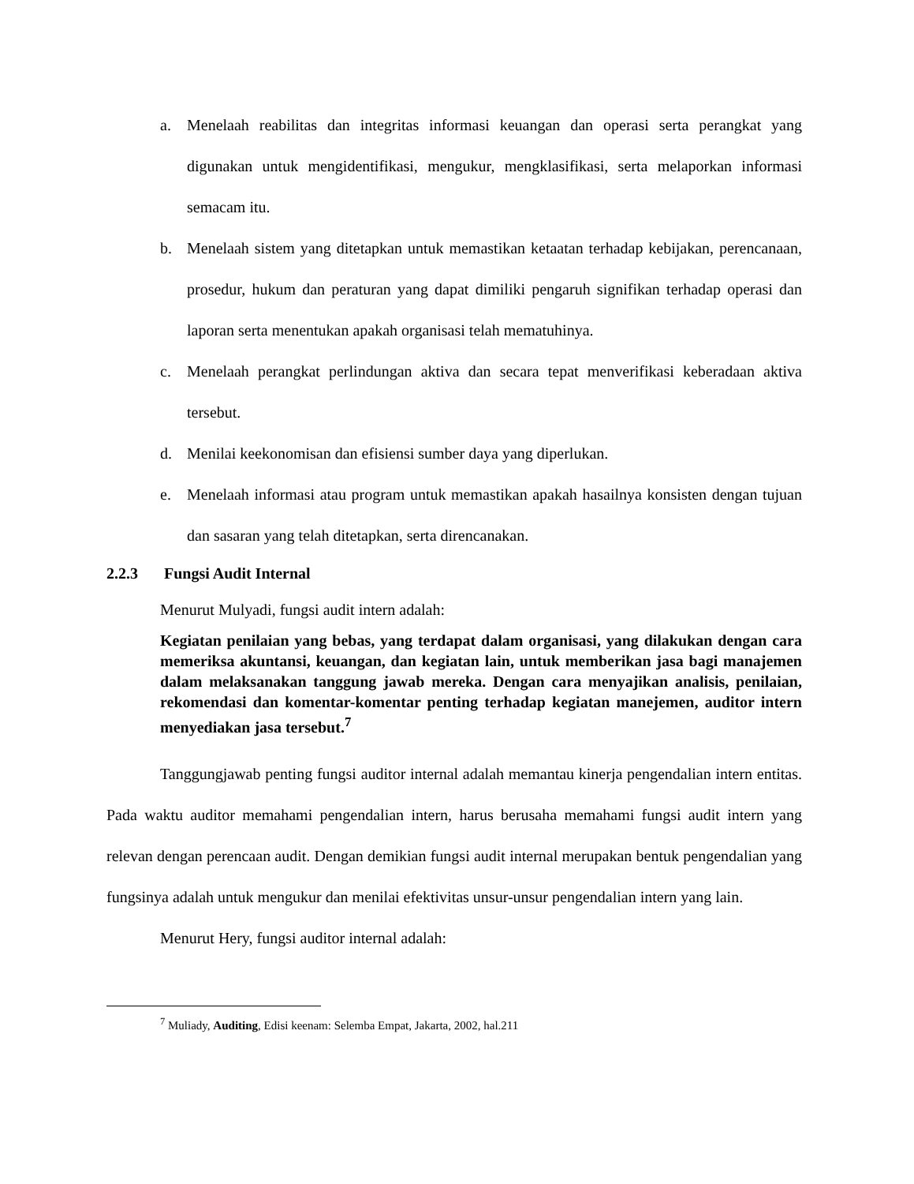a. Menelaah reabilitas dan integritas informasi keuangan dan operasi serta perangkat yang digunakan untuk mengidentifikasi, mengukur, mengklasifikasi, serta melaporkan informasi semacam itu.
b. Menelaah sistem yang ditetapkan untuk memastikan ketaatan terhadap kebijakan, perencanaan, prosedur, hukum dan peraturan yang dapat dimiliki pengaruh signifikan terhadap operasi dan laporan serta menentukan apakah organisasi telah mematuhinya.
c. Menelaah perangkat perlindungan aktiva dan secara tepat menverifikasi keberadaan aktiva tersebut.
d. Menilai keekonomisan dan efisiensi sumber daya yang diperlukan.
e. Menelaah informasi atau program untuk memastikan apakah hasailnya konsisten dengan tujuan dan sasaran yang telah ditetapkan, serta direncanakan.
2.2.3 Fungsi Audit Internal
Menurut Mulyadi, fungsi audit intern adalah:
Kegiatan penilaian yang bebas, yang terdapat dalam organisasi, yang dilakukan dengan cara memeriksa akuntansi, keuangan, dan kegiatan lain, untuk memberikan jasa bagi manajemen dalam melaksanakan tanggung jawab mereka. Dengan cara menyajikan analisis, penilaian, rekomendasi dan komentar-komentar penting terhadap kegiatan manejemen, auditor intern menyediakan jasa tersebut.<sup>7</sup>
Tanggungjawab penting fungsi auditor internal adalah memantau kinerja pengendalian intern entitas. Pada waktu auditor memahami pengendalian intern, harus berusaha memahami fungsi audit intern yang relevan dengan perencaan audit. Dengan demikian fungsi audit internal merupakan bentuk pengendalian yang fungsinya adalah untuk mengukur dan menilai efektivitas unsur-unsur pengendalian intern yang lain.
Menurut Hery, fungsi auditor internal adalah:
<sup>7</sup> Muliady, Auditing, Edisi keenam: Selemba Empat, Jakarta, 2002, hal.211